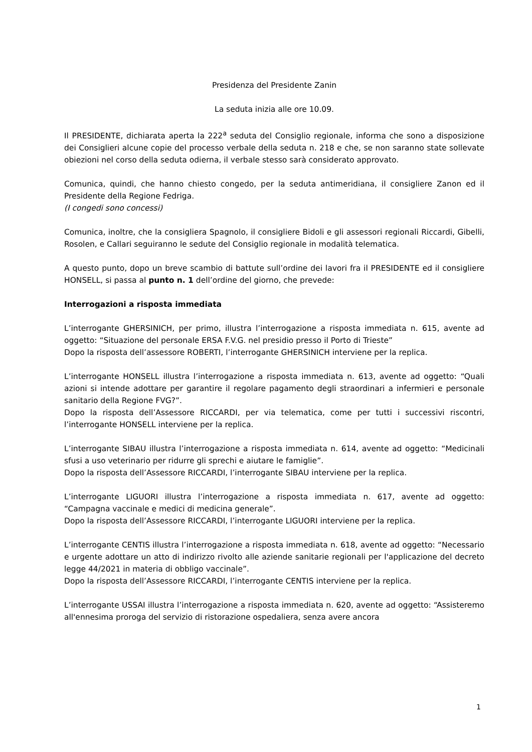Presidenza del Presidente Zanin
La seduta inizia alle ore 10.09.
Il PRESIDENTE, dichiarata aperta la 222<sup>a</sup> seduta del Consiglio regionale, informa che sono a disposizione dei Consiglieri alcune copie del processo verbale della seduta n. 218 e che, se non saranno state sollevate obiezioni nel corso della seduta odierna, il verbale stesso sarà considerato approvato.
Comunica, quindi, che hanno chiesto congedo, per la seduta antimeridiana, il consigliere Zanon ed il Presidente della Regione Fedriga.
(I congedi sono concessi)
Comunica, inoltre, che la consigliera Spagnolo, il consigliere Bidoli e gli assessori regionali Riccardi, Gibelli, Rosolen, e Callari seguiranno le sedute del Consiglio regionale in modalità telematica.
A questo punto, dopo un breve scambio di battute sull’ordine dei lavori fra il PRESIDENTE ed il consigliere HONSELL, si passa al punto n. 1 dell’ordine del giorno, che prevede:
Interrogazioni a risposta immediata
L’interrogante GHERSINICH, per primo, illustra l’interrogazione a risposta immediata n. 615, avente ad oggetto: “Situazione del personale ERSA F.V.G. nel presidio presso il Porto di Trieste”
Dopo la risposta dell’assessore ROBERTI, l’interrogante GHERSINICH interviene per la replica.
L’interrogante HONSELL illustra l’interrogazione a risposta immediata n. 613, avente ad oggetto: “Quali azioni si intende adottare per garantire il regolare pagamento degli straordinari a infermieri e personale sanitario della Regione FVG?”.
Dopo la risposta dell’Assessore RICCARDI, per via telematica, come per tutti i successivi riscontri, l’interrogante HONSELL interviene per la replica.
L’interrogante SIBAU illustra l’interrogazione a risposta immediata n. 614, avente ad oggetto: “Medicinali sfusi a uso veterinario per ridurre gli sprechi e aiutare le famiglie”.
Dopo la risposta dell’Assessore RICCARDI, l’interrogante SIBAU interviene per la replica.
L’interrogante LIGUORI illustra l’interrogazione a risposta immediata n. 617, avente ad oggetto: “Campagna vaccinale e medici di medicina generale”.
Dopo la risposta dell’Assessore RICCARDI, l’interrogante LIGUORI interviene per la replica.
L’interrogante CENTIS illustra l’interrogazione a risposta immediata n. 618, avente ad oggetto: “Necessario e urgente adottare un atto di indirizzo rivolto alle aziende sanitarie regionali per l'applicazione del decreto legge 44/2021 in materia di obbligo vaccinale”.
Dopo la risposta dell’Assessore RICCARDI, l’interrogante CENTIS interviene per la replica.
L’interrogante USSAI illustra l’interrogazione a risposta immediata n. 620, avente ad oggetto: “Assisteremo all'ennesima proroga del servizio di ristorazione ospedaliera, senza avere ancora
1